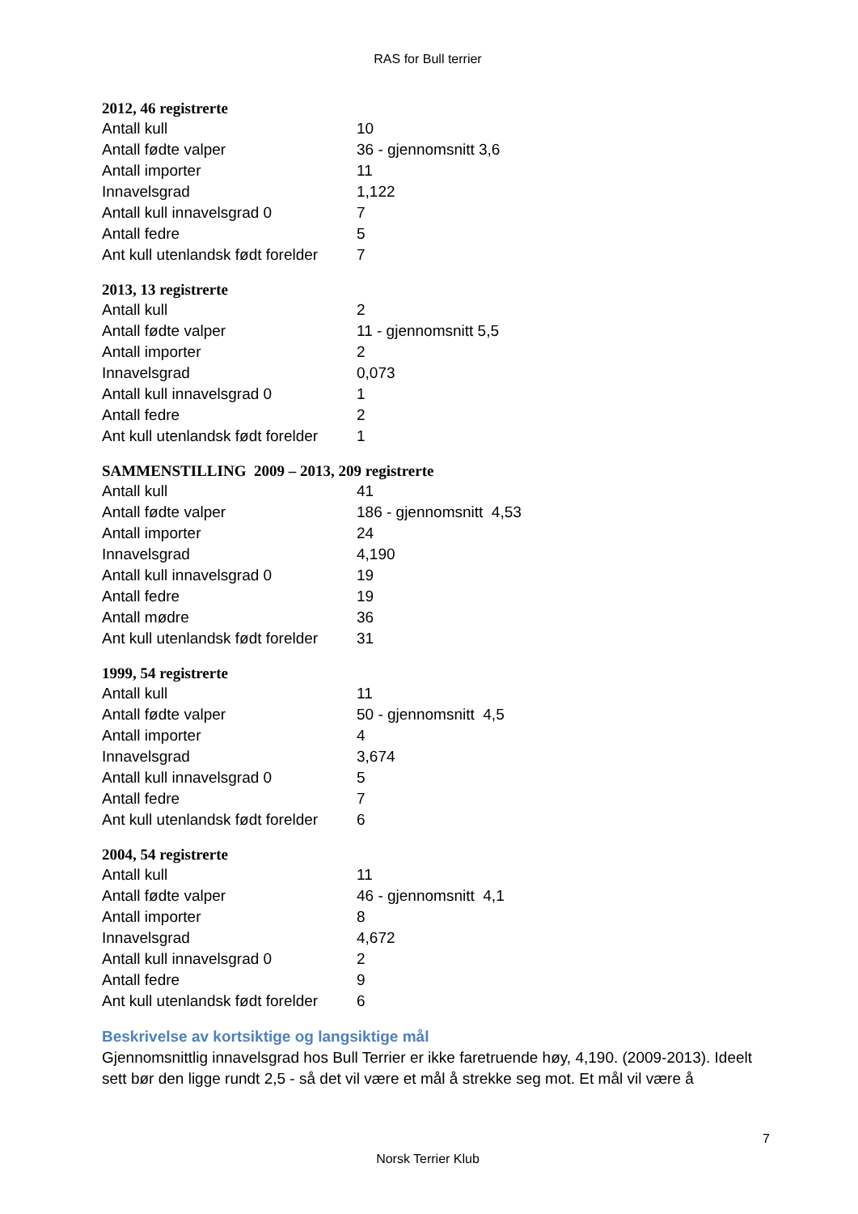RAS for Bull terrier
2012, 46 registrerte
| Antall kull | 10 |
| Antall fødte valper | 36 - gjennomsnitt 3,6 |
| Antall importer | 11 |
| Innavelsgrad | 1,122 |
| Antall kull innavelsgrad 0 | 7 |
| Antall fedre | 5 |
| Ant kull utenlandsk født forelder | 7 |
2013, 13 registrerte
| Antall kull | 2 |
| Antall fødte valper | 11 - gjennomsnitt 5,5 |
| Antall importer | 2 |
| Innavelsgrad | 0,073 |
| Antall kull innavelsgrad 0 | 1 |
| Antall fedre | 2 |
| Ant kull utenlandsk født forelder | 1 |
SAMMENSTILLING 2009 – 2013, 209 registrerte
| Antall kull | 41 |
| Antall fødte valper | 186 - gjennomsnitt 4,53 |
| Antall importer | 24 |
| Innavelsgrad | 4,190 |
| Antall kull innavelsgrad 0 | 19 |
| Antall fedre | 19 |
| Antall mødre | 36 |
| Ant kull utenlandsk født forelder | 31 |
1999, 54 registrerte
| Antall kull | 11 |
| Antall fødte valper | 50 - gjennomsnitt 4,5 |
| Antall importer | 4 |
| Innavelsgrad | 3,674 |
| Antall kull innavelsgrad 0 | 5 |
| Antall fedre | 7 |
| Ant kull utenlandsk født forelder | 6 |
2004, 54 registrerte
| Antall kull | 11 |
| Antall fødte valper | 46 - gjennomsnitt 4,1 |
| Antall importer | 8 |
| Innavelsgrad | 4,672 |
| Antall kull innavelsgrad 0 | 2 |
| Antall fedre | 9 |
| Ant kull utenlandsk født forelder | 6 |
Beskrivelse av kortsiktige og langsiktige mål
Gjennomsnittlig innavelsgrad hos Bull Terrier er ikke faretruende høy, 4,190. (2009-2013). Ideelt sett bør den ligge rundt 2,5 - så det vil være et mål å strekke seg mot. Et mål vil være å
7
Norsk Terrier Klub